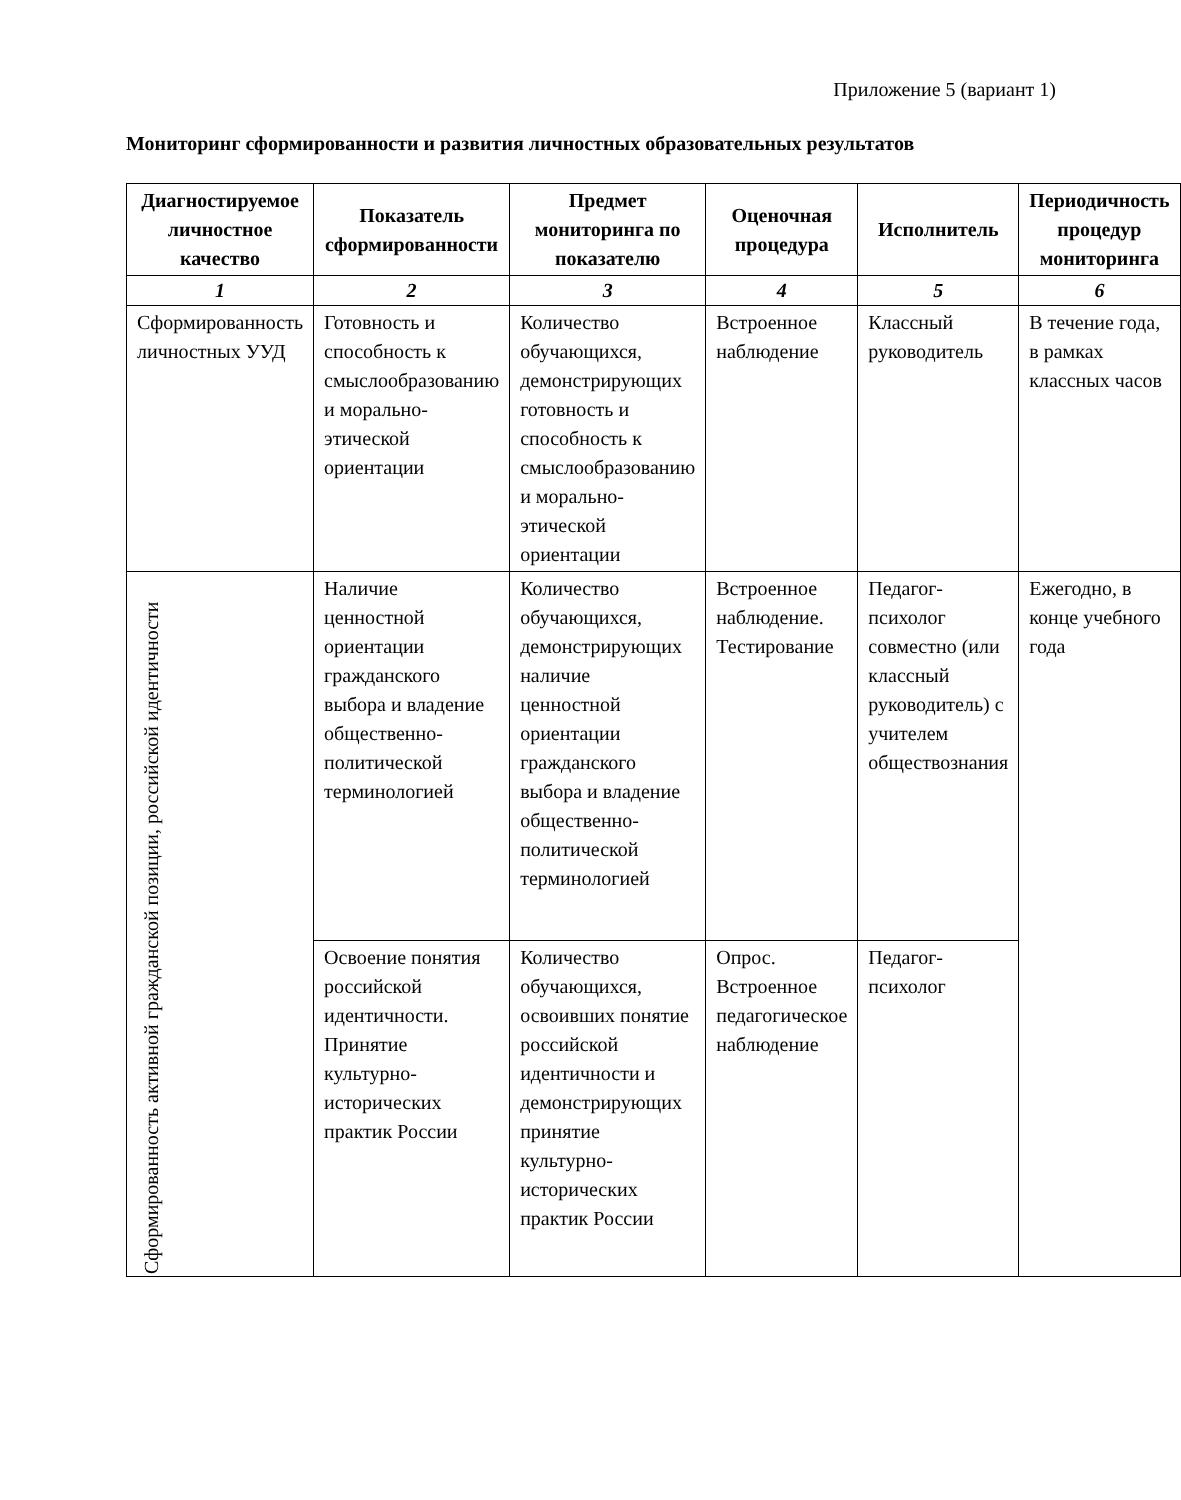Приложение 5 (вариант 1)
Мониторинг сформированности и развития личностных образовательных результатов
| Диагностируемое личностное качество | Показатель сформированности | Предмет мониторинга по показателю | Оценочная процедура | Исполнитель | Периодичность процедур мониторинга |
| --- | --- | --- | --- | --- | --- |
| 1 | 2 | 3 | 4 | 5 | 6 |
| Сформированность личностных УУД | Готовность и способность к смыслообразованию и морально-этической ориентации | Количество обучающихся, демонстрирующих готовность и способность к смыслообразованию и морально-этической ориентации | Встроенное наблюдение | Классный руководитель | В течение года, в рамках классных часов |
| Сформированность активной гражданской позиции, российской идентичности | Наличие ценностной ориентации гражданского выбора и владение общественно-политической терминологией | Количество обучающихся, демонстрирующих наличие ценностной ориентации гражданского выбора и владение общественно-политической терминологией | Встроенное наблюдение. Тестирование | Педагог-психолог совместно (или классный руководитель) с учителем обществознания | Ежегодно, в конце учебного года |
| | Освоение понятия российской идентичности. Принятие культурно-исторических практик России | Количество обучающихся, освоивших понятие российской идентичности и демонстрирующих принятие культурно-исторических практик России | Опрос. Встроенное педагогическое наблюдение | Педагог-психолог | |